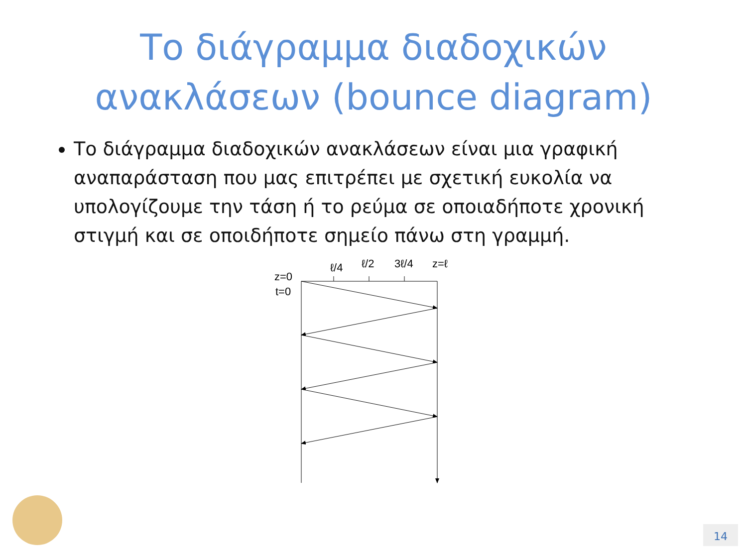Το διάγραμμα διαδοχικών
ανακλάσεων (bounce diagram)
Το διάγραμμα διαδοχικών ανακλάσεων είναι μια γραφική αναπαράσταση που μας επιτρέπει με σχετική ευκολία να υπολογίζουμε την τάση ή το ρεύμα σε οποιαδήποτε χρονική στιγμή και σε οποιδήποτε σημείο πάνω στη γραμμή.
ℓ/4
ℓ/2
3ℓ/4
z=ℓ
z=0
t=0
14